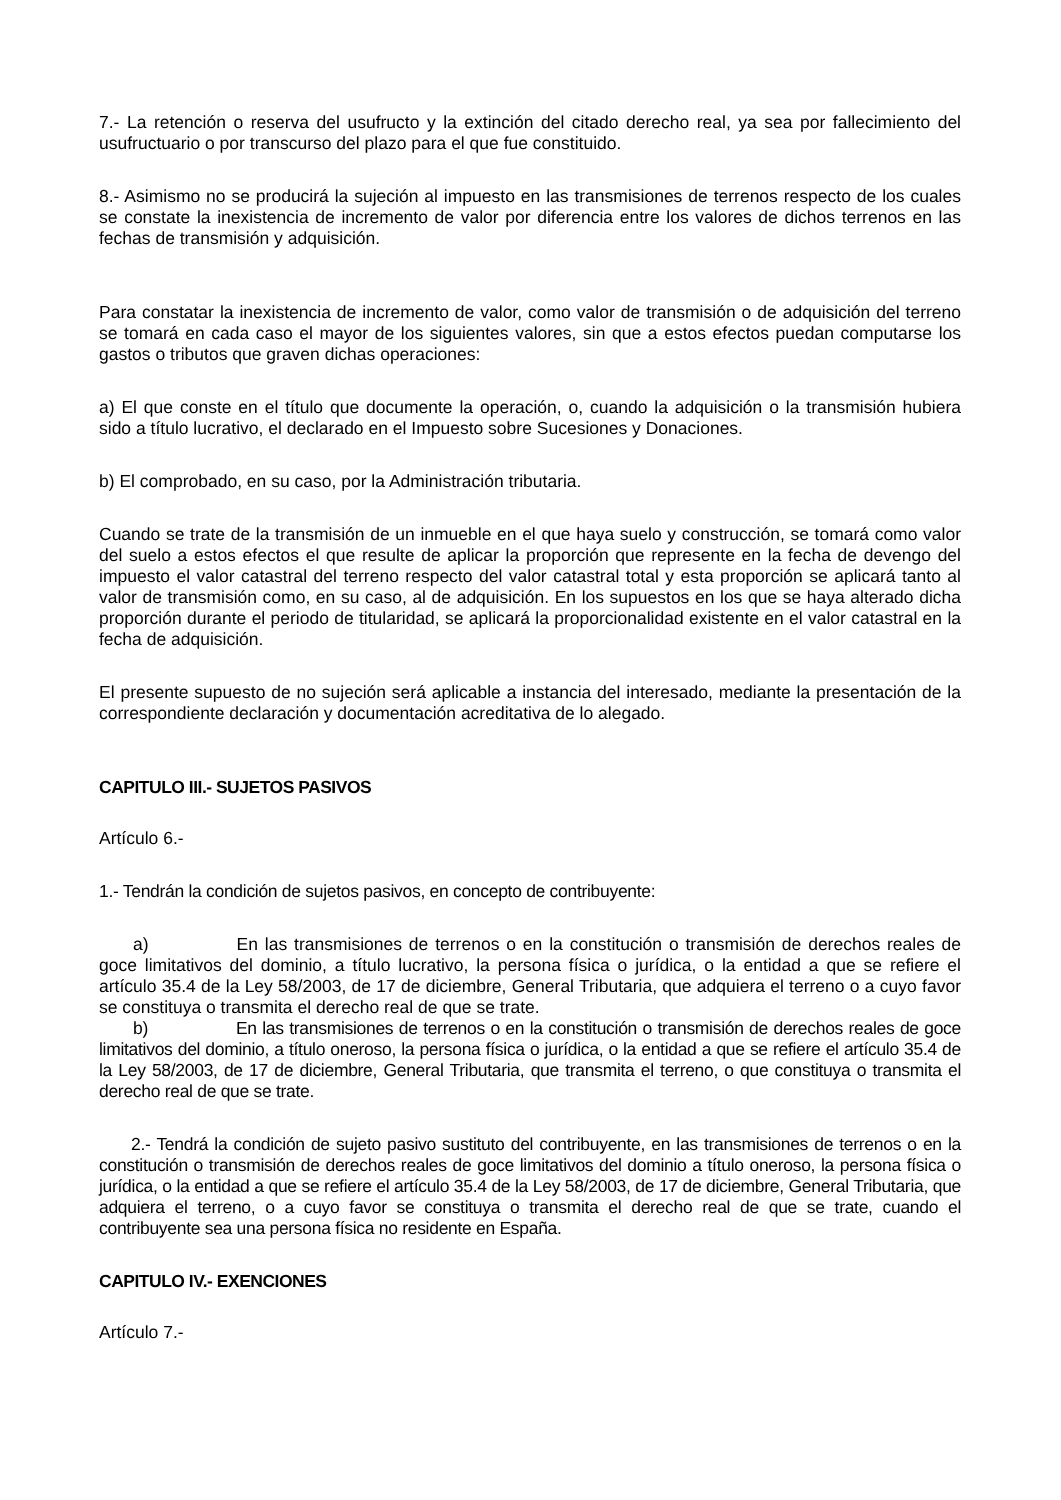7.- La retención o reserva del usufructo y la extinción del citado derecho real, ya sea por fallecimiento del usufructuario o por transcurso del plazo para el que fue constituido.
8.- Asimismo no se producirá la sujeción al impuesto en las transmisiones de terrenos respecto de los cuales se constate la inexistencia de incremento de valor por diferencia entre los valores de dichos terrenos en las fechas de transmisión y adquisición.
Para constatar la inexistencia de incremento de valor, como valor de transmisión o de adquisición del terreno se tomará en cada caso el mayor de los siguientes valores, sin que a estos efectos puedan computarse los gastos o tributos que graven dichas operaciones:
a) El que conste en el título que documente la operación, o, cuando la adquisición o la transmisión hubiera sido a título lucrativo, el declarado en el Impuesto sobre Sucesiones y Donaciones.
b) El comprobado, en su caso, por la Administración tributaria.
Cuando se trate de la transmisión de un inmueble en el que haya suelo y construcción, se tomará como valor del suelo a estos efectos el que resulte de aplicar la proporción que represente en la fecha de devengo del impuesto el valor catastral del terreno respecto del valor catastral total y esta proporción se aplicará tanto al valor de transmisión como, en su caso, al de adquisición. En los supuestos en los que se haya alterado dicha proporción durante el periodo de titularidad, se aplicará la proporcionalidad existente en el valor catastral en la fecha de adquisición.
El presente supuesto de no sujeción será aplicable a instancia del interesado, mediante la presentación de la correspondiente declaración y documentación acreditativa de lo alegado.
CAPITULO III.- SUJETOS PASIVOS
Artículo 6.-
1.- Tendrán la condición de sujetos pasivos, en concepto de contribuyente:
a) En las transmisiones de terrenos o en la constitución o transmisión de derechos reales de goce limitativos del dominio, a título lucrativo, la persona física o jurídica, o la entidad a que se refiere el artículo 35.4 de la Ley 58/2003, de 17 de diciembre, General Tributaria, que adquiera el terreno o a cuyo favor se constituya o transmita el derecho real de que se trate.
b) En las transmisiones de terrenos o en la constitución o transmisión de derechos reales de goce limitativos del dominio, a título oneroso, la persona física o jurídica, o la entidad a que se refiere el artículo 35.4 de la Ley 58/2003, de 17 de diciembre, General Tributaria, que transmita el terreno, o que constituya o transmita el derecho real de que se trate.
2.- Tendrá la condición de sujeto pasivo sustituto del contribuyente, en las transmisiones de terrenos o en la constitución o transmisión de derechos reales de goce limitativos del dominio a título oneroso, la persona física o jurídica, o la entidad a que se refiere el artículo 35.4 de la Ley 58/2003, de 17 de diciembre, General Tributaria, que adquiera el terreno, o a cuyo favor se constituya o transmita el derecho real de que se trate, cuando el contribuyente sea una persona física no residente en España.
CAPITULO IV.- EXENCIONES
Artículo 7.-